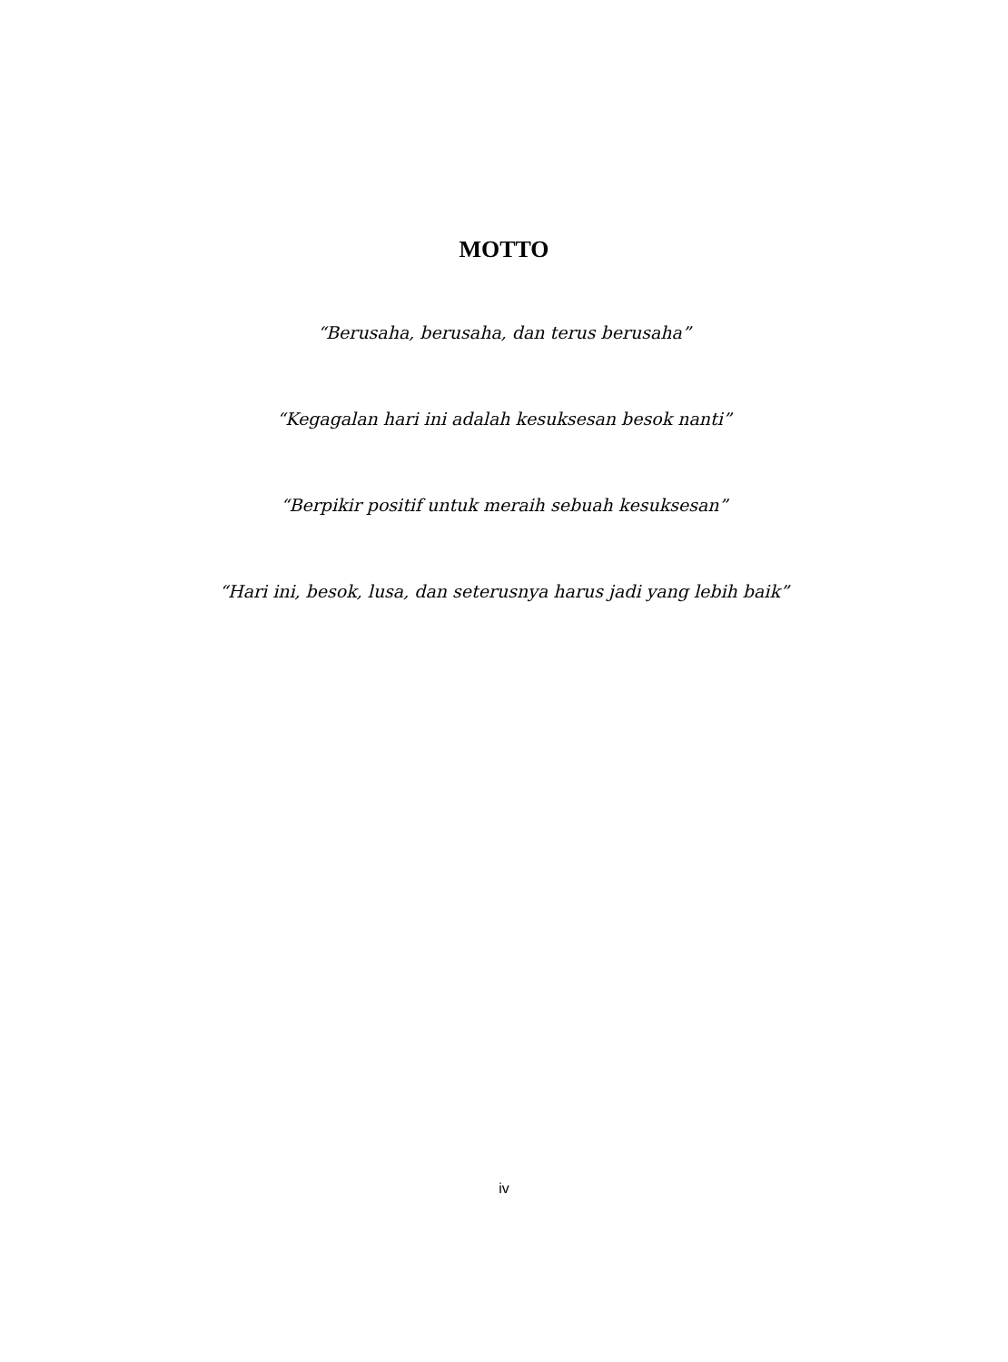MOTTO
“Berusaha, berusaha, dan terus berusaha”
“Kegagalan hari ini adalah kesuksesan besok nanti”
“Berpikir positif untuk meraih sebuah kesuksesan”
“Hari ini, besok, lusa, dan seterusnya harus jadi yang lebih baik”
iv